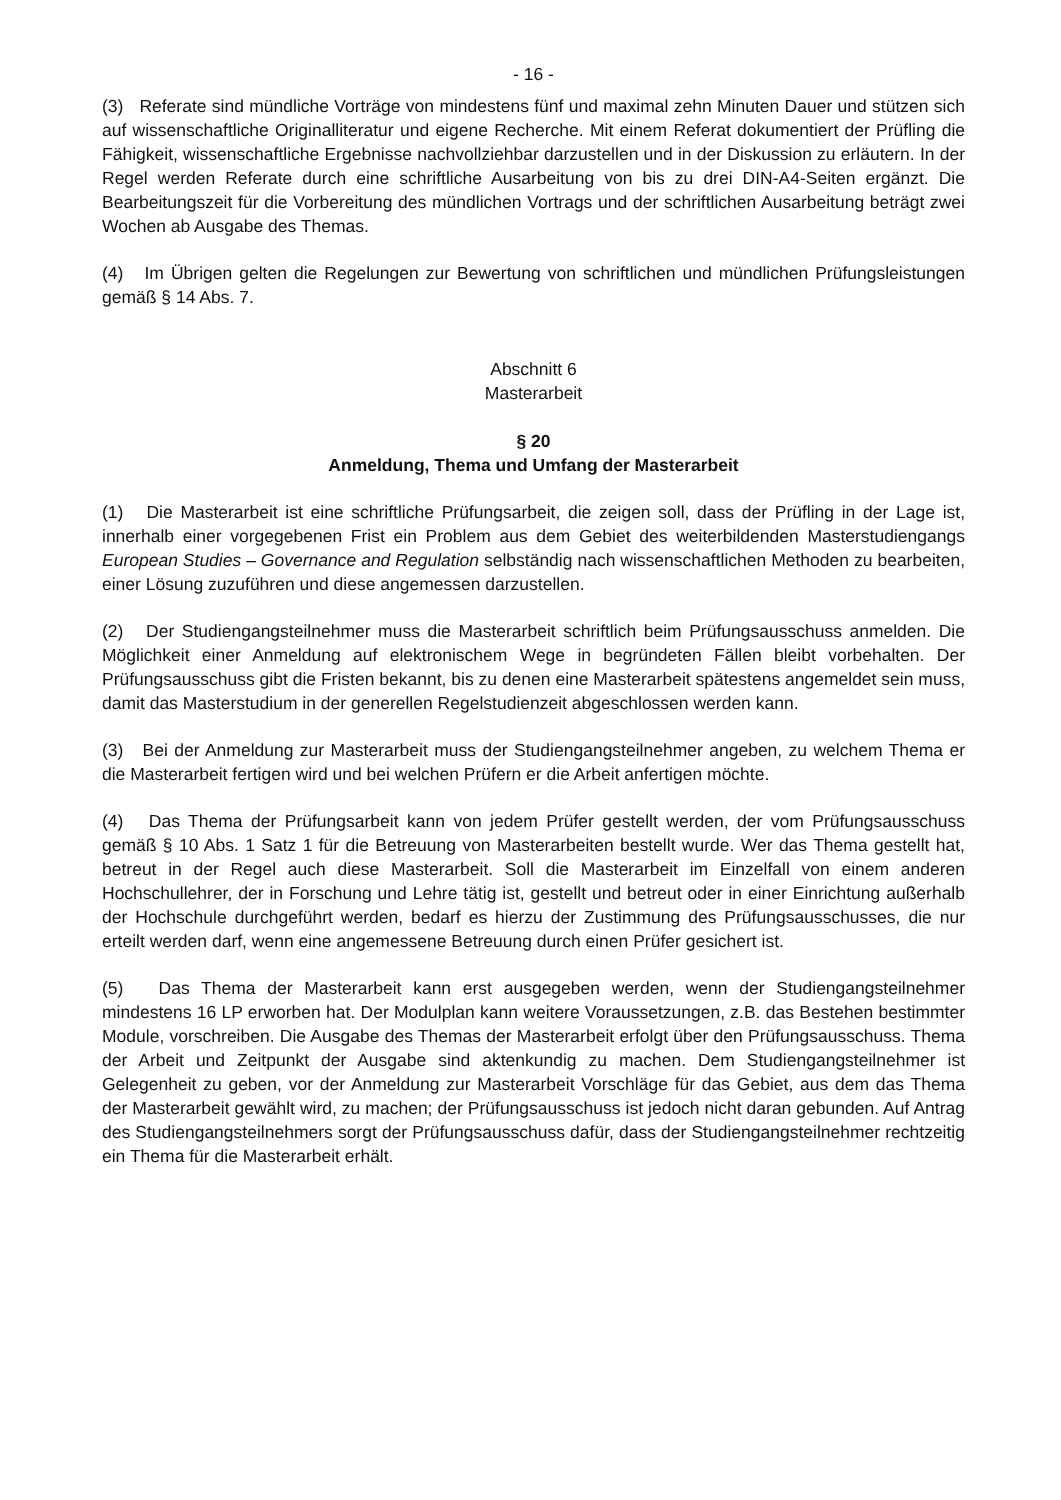- 16 -
(3) Referate sind mündliche Vorträge von mindestens fünf und maximal zehn Minuten Dauer und stützen sich auf wissenschaftliche Originalliteratur und eigene Recherche. Mit einem Referat dokumentiert der Prüfling die Fähigkeit, wissenschaftliche Ergebnisse nachvollziehbar darzustellen und in der Diskussion zu erläutern. In der Regel werden Referate durch eine schriftliche Ausarbeitung von bis zu drei DIN-A4-Seiten ergänzt. Die Bearbeitungszeit für die Vorbereitung des mündlichen Vortrags und der schriftlichen Ausarbeitung beträgt zwei Wochen ab Ausgabe des Themas.
(4) Im Übrigen gelten die Regelungen zur Bewertung von schriftlichen und mündlichen Prüfungsleistungen gemäß § 14 Abs. 7.
Abschnitt 6
Masterarbeit
§ 20
Anmeldung, Thema und Umfang der Masterarbeit
(1) Die Masterarbeit ist eine schriftliche Prüfungsarbeit, die zeigen soll, dass der Prüfling in der Lage ist, innerhalb einer vorgegebenen Frist ein Problem aus dem Gebiet des weiterbildenden Masterstudiengangs European Studies – Governance and Regulation selbständig nach wissenschaftlichen Methoden zu bearbeiten, einer Lösung zuzuführen und diese angemessen darzustellen.
(2) Der Studiengangsteilnehmer muss die Masterarbeit schriftlich beim Prüfungsausschuss anmelden. Die Möglichkeit einer Anmeldung auf elektronischem Wege in begründeten Fällen bleibt vorbehalten. Der Prüfungsausschuss gibt die Fristen bekannt, bis zu denen eine Masterarbeit spätestens angemeldet sein muss, damit das Masterstudium in der generellen Regelstudienzeit abgeschlossen werden kann.
(3) Bei der Anmeldung zur Masterarbeit muss der Studiengangsteilnehmer angeben, zu welchem Thema er die Masterarbeit fertigen wird und bei welchen Prüfern er die Arbeit anfertigen möchte.
(4) Das Thema der Prüfungsarbeit kann von jedem Prüfer gestellt werden, der vom Prüfungsausschuss gemäß § 10 Abs. 1 Satz 1 für die Betreuung von Masterarbeiten bestellt wurde. Wer das Thema gestellt hat, betreut in der Regel auch diese Masterarbeit. Soll die Masterarbeit im Einzelfall von einem anderen Hochschullehrer, der in Forschung und Lehre tätig ist, gestellt und betreut oder in einer Einrichtung außerhalb der Hochschule durchgeführt werden, bedarf es hierzu der Zustimmung des Prüfungsausschusses, die nur erteilt werden darf, wenn eine angemessene Betreuung durch einen Prüfer gesichert ist.
(5) Das Thema der Masterarbeit kann erst ausgegeben werden, wenn der Studiengangsteilnehmer mindestens 16 LP erworben hat. Der Modulplan kann weitere Voraussetzungen, z.B. das Bestehen bestimmter Module, vorschreiben. Die Ausgabe des Themas der Masterarbeit erfolgt über den Prüfungsausschuss. Thema der Arbeit und Zeitpunkt der Ausgabe sind aktenkundig zu machen. Dem Studiengangsteilnehmer ist Gelegenheit zu geben, vor der Anmeldung zur Masterarbeit Vorschläge für das Gebiet, aus dem das Thema der Masterarbeit gewählt wird, zu machen; der Prüfungsausschuss ist jedoch nicht daran gebunden. Auf Antrag des Studiengangsteilnehmers sorgt der Prüfungsausschuss dafür, dass der Studiengangsteilnehmer rechtzeitig ein Thema für die Masterarbeit erhält.